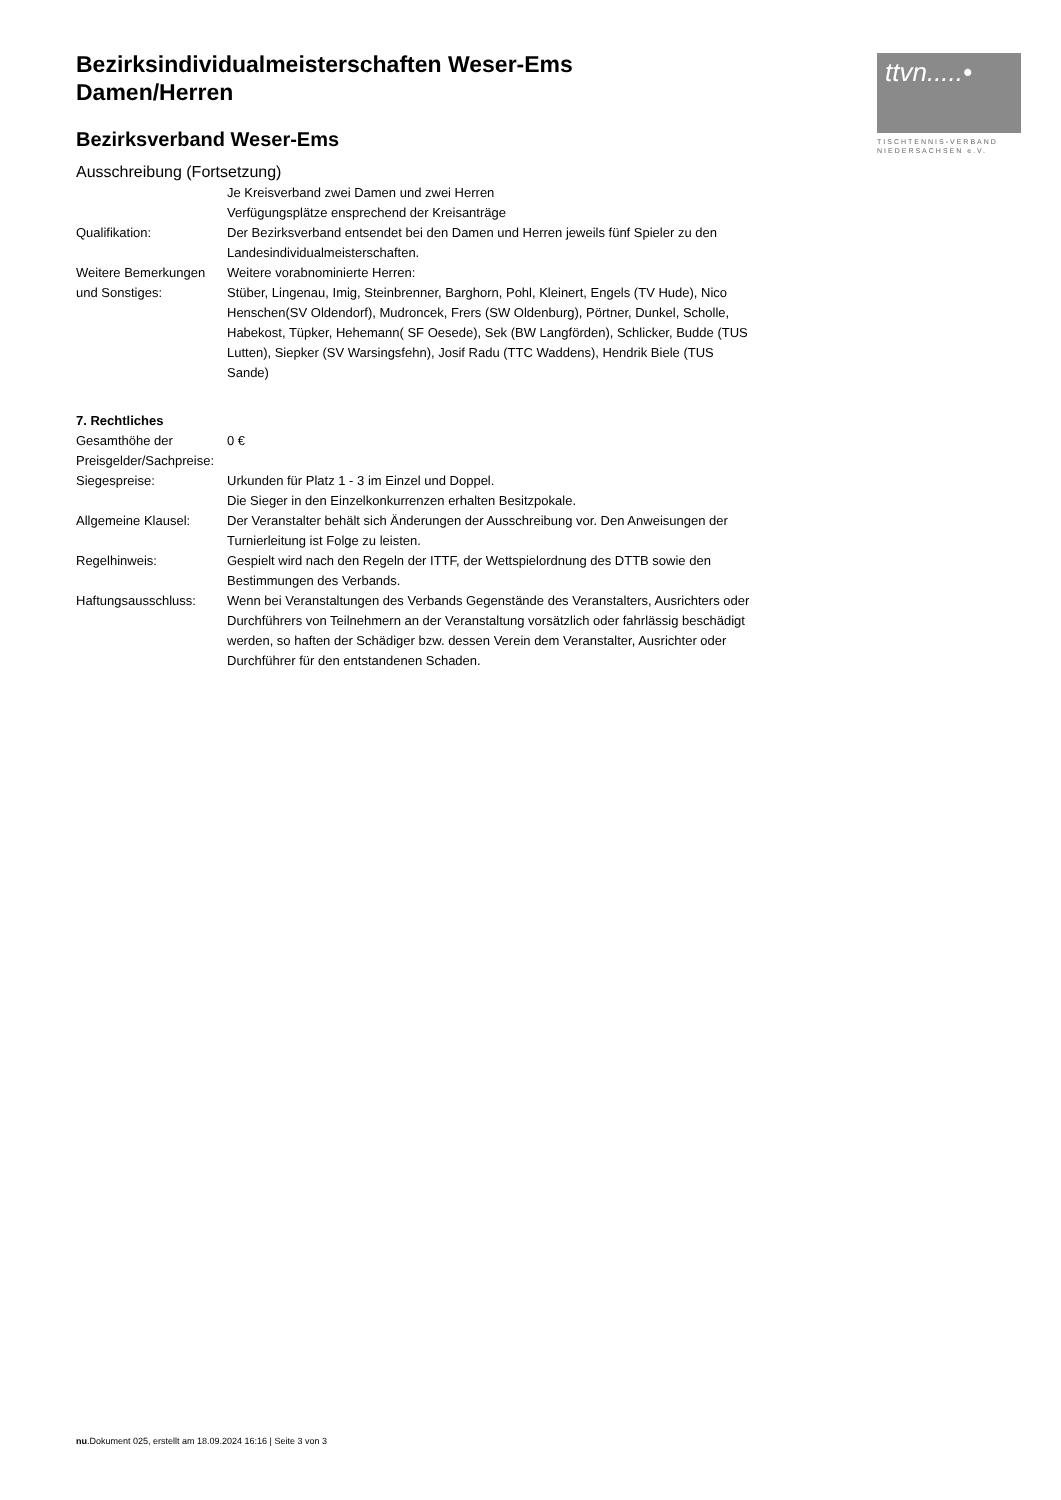ttvn.....•
TISCHTENNIS-VERBAND
NIEDERSACHSEN e.V.
Bezirksindividualmeisterschaften Weser-Ems
Damen/Herren
Bezirksverband Weser-Ems
Ausschreibung (Fortsetzung)
Je Kreisverband zwei Damen und zwei Herren
Verfügungsplätze ensprechend der Kreisanträge
Qualifikation: Der Bezirksverband entsendet bei den Damen und Herren jeweils fünf Spieler zu den Landesindividualmeisterschaften.
Weitere Bemerkungen und Sonstiges:
Weitere vorabnominierte Herren:
Stüber, Lingenau, Imig, Steinbrenner, Barghorn, Pohl, Kleinert, Engels (TV Hude), Nico Henschen(SV Oldendorf), Mudroncek, Frers (SW Oldenburg), Pörtner, Dunkel, Scholle, Habekost, Tüpker, Hehemann( SF Oesede), Sek (BW Langförden), Schlicker, Budde (TUS Lutten), Siepker (SV Warsingsfehn), Josif Radu (TTC Waddens), Hendrik Biele (TUS Sande)
7. Rechtliches
Gesamthöhe der Preisgelder/Sachpreise:
0 €
Siegespreise: Urkunden für Platz 1 - 3 im Einzel und Doppel.
Die Sieger in den Einzelkonkurrenzen erhalten Besitzpokale.
Allgemeine Klausel: Der Veranstalter behält sich Änderungen der Ausschreibung vor. Den Anweisungen der Turnierleitung ist Folge zu leisten.
Regelhinweis: Gespielt wird nach den Regeln der ITTF, der Wettspielordnung des DTTB sowie den Bestimmungen des Verbands.
Haftungsausschluss: Wenn bei Veranstaltungen des Verbands Gegenstände des Veranstalters, Ausrichters oder Durchführers von Teilnehmern an der Veranstaltung vorsätzlich oder fahrlässig beschädigt werden, so haften der Schädiger bzw. dessen Verein dem Veranstalter, Ausrichter oder Durchführer für den entstandenen Schaden.
nu.Dokument 025, erstellt am 18.09.2024 16:16 | Seite 3 von 3